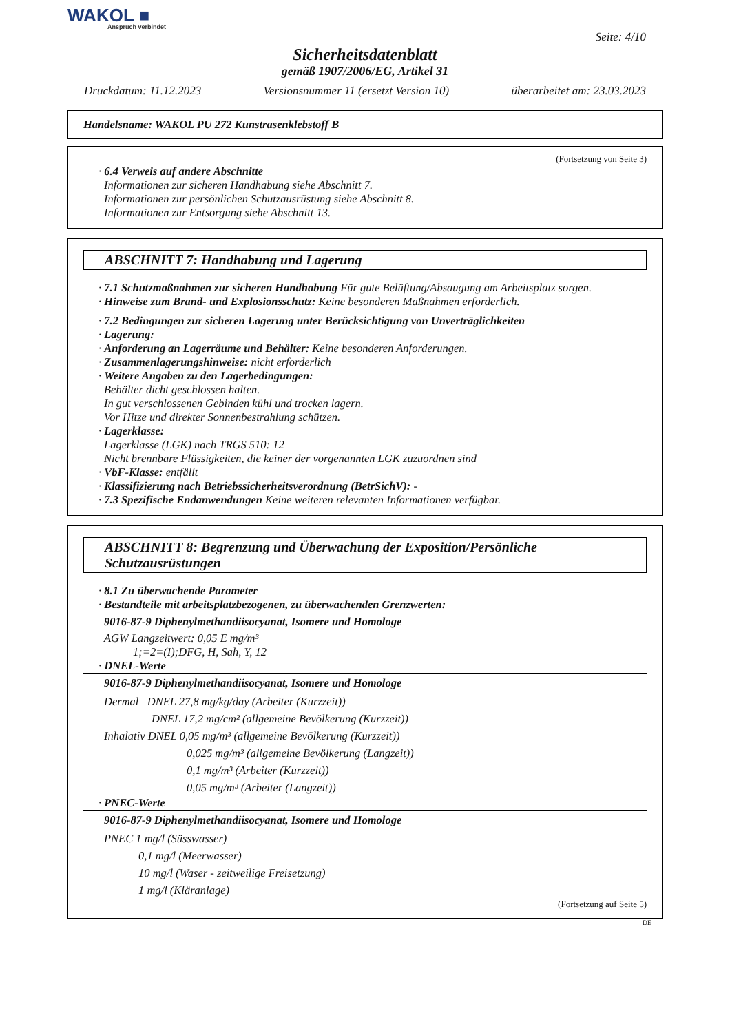WAKOL ■
Anspruch verbindet
Seite: 4/10
Sicherheitsdatenblatt
gemäß 1907/2006/EG, Artikel 31
Druckdatum: 11.12.2023 Versionsnummer 11 (ersetzt Version 10) überarbeitet am: 23.03.2023
Handelsname: WAKOL PU 272 Kunstrasenklebstoff B
(Fortsetzung von Seite 3)
· 6.4 Verweis auf andere Abschnitte
Informationen zur sicheren Handhabung siehe Abschnitt 7.
Informationen zur persönlichen Schutzausrüstung siehe Abschnitt 8.
Informationen zur Entsorgung siehe Abschnitt 13.
ABSCHNITT 7: Handhabung und Lagerung
· 7.1 Schutzmaßnahmen zur sicheren Handhabung Für gute Belüftung/Absaugung am Arbeitsplatz sorgen.
· Hinweise zum Brand- und Explosionsschutz: Keine besonderen Maßnahmen erforderlich.
· 7.2 Bedingungen zur sicheren Lagerung unter Berücksichtigung von Unverträglichkeiten
· Lagerung:
· Anforderung an Lagerräume und Behälter: Keine besonderen Anforderungen.
· Zusammenlagerungshinweise: nicht erforderlich
· Weitere Angaben zu den Lagerbedingungen:
Behälter dicht geschlossen halten.
In gut verschlossenen Gebinden kühl und trocken lagern.
Vor Hitze und direkter Sonnenbestrahlung schützen.
· Lagerklasse:
Lagerklasse (LGK) nach TRGS 510: 12
Nicht brennbare Flüssigkeiten, die keiner der vorgenannten LGK zuzuordnen sind
· VbF-Klasse: entfällt
· Klassifizierung nach Betriebssicherheitsverordnung (BetrSichV): -
· 7.3 Spezifische Endanwendungen Keine weiteren relevanten Informationen verfügbar.
ABSCHNITT 8: Begrenzung und Überwachung der Exposition/Persönliche Schutzausrüstungen
· 8.1 Zu überwachende Parameter
· Bestandteile mit arbeitsplatzbezogenen, zu überwachenden Grenzwerten:
9016-87-9 Diphenylmethandiisocyanat, Isomere und Homologe
AGW Langzeitwert: 0,05 E mg/m³
1;=2=(I);DFG, H, Sah, Y, 12
· DNEL-Werte
9016-87-9 Diphenylmethandiisocyanat, Isomere und Homologe
Dermal DNEL 27,8 mg/kg/day (Arbeiter (Kurzzeit))
DNEL 17,2 mg/cm² (allgemeine Bevölkerung (Kurzzeit))
Inhalativ DNEL 0,05 mg/m³ (allgemeine Bevölkerung (Kurzzeit))
0,025 mg/m³ (allgemeine Bevölkerung (Langzeit))
0,1 mg/m³ (Arbeiter (Kurzzeit))
0,05 mg/m³ (Arbeiter (Langzeit))
· PNEC-Werte
9016-87-9 Diphenylmethandiisocyanat, Isomere und Homologe
PNEC 1 mg/l (Süsswasser)
0,1 mg/l (Meerwasser)
10 mg/l (Waser - zeitweilige Freisetzung)
1 mg/l (Kläranlage)
(Fortsetzung auf Seite 5)
DE